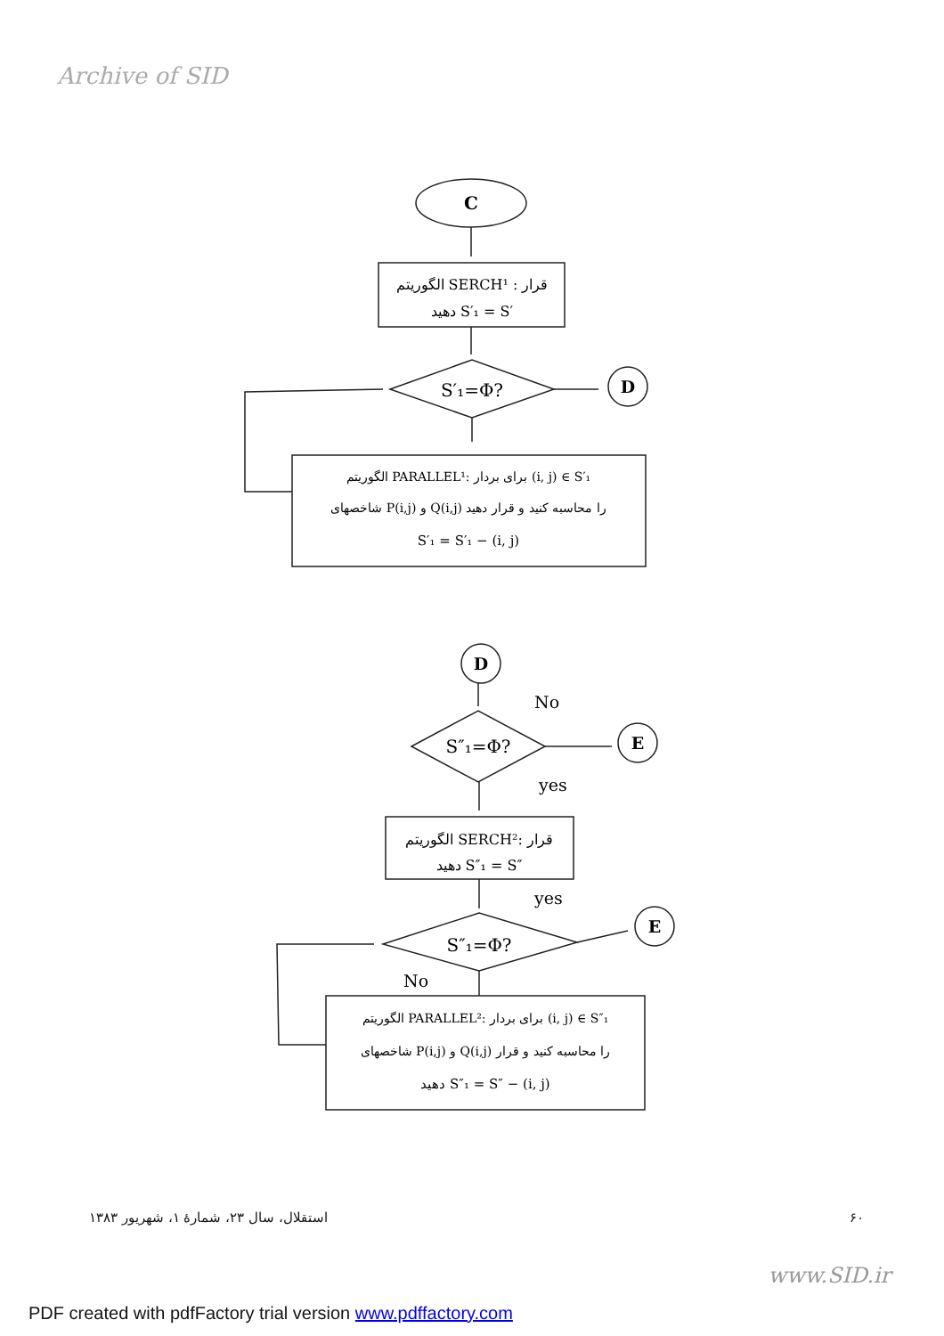Archive of SID
C
الگوریتم SERCH¹ : قرار
دهید S′₁ = S′
S′₁=Φ?
D
الگوریتم PARALLEL¹: برای بردار (i, j) ∈ S′₁
شاخصهای P(i,j) و Q(i,j) را محاسبه کنید و قرار دهید
S′₁ = S′₁ − (i, j)
D
No
S″₁=Φ?
E
yes
الگوریتم SERCH²: قرار
دهید S″₁ = S″
yes
S″₁=Φ?
E
No
الگوریتم PARALLEL²: برای بردار (i, j) ∈ S″₁
شاخصهای P(i,j) و Q(i,j) را محاسبه کنید و قرار
دهید S″₁ = S″ − (i, j)
۶۰ استقلال، سال ۲۳، شمارهٔ ۱، شهریور ۱۳۸۳
www.SID.ir
PDF created with pdfFactory trial version www.pdffactory.com